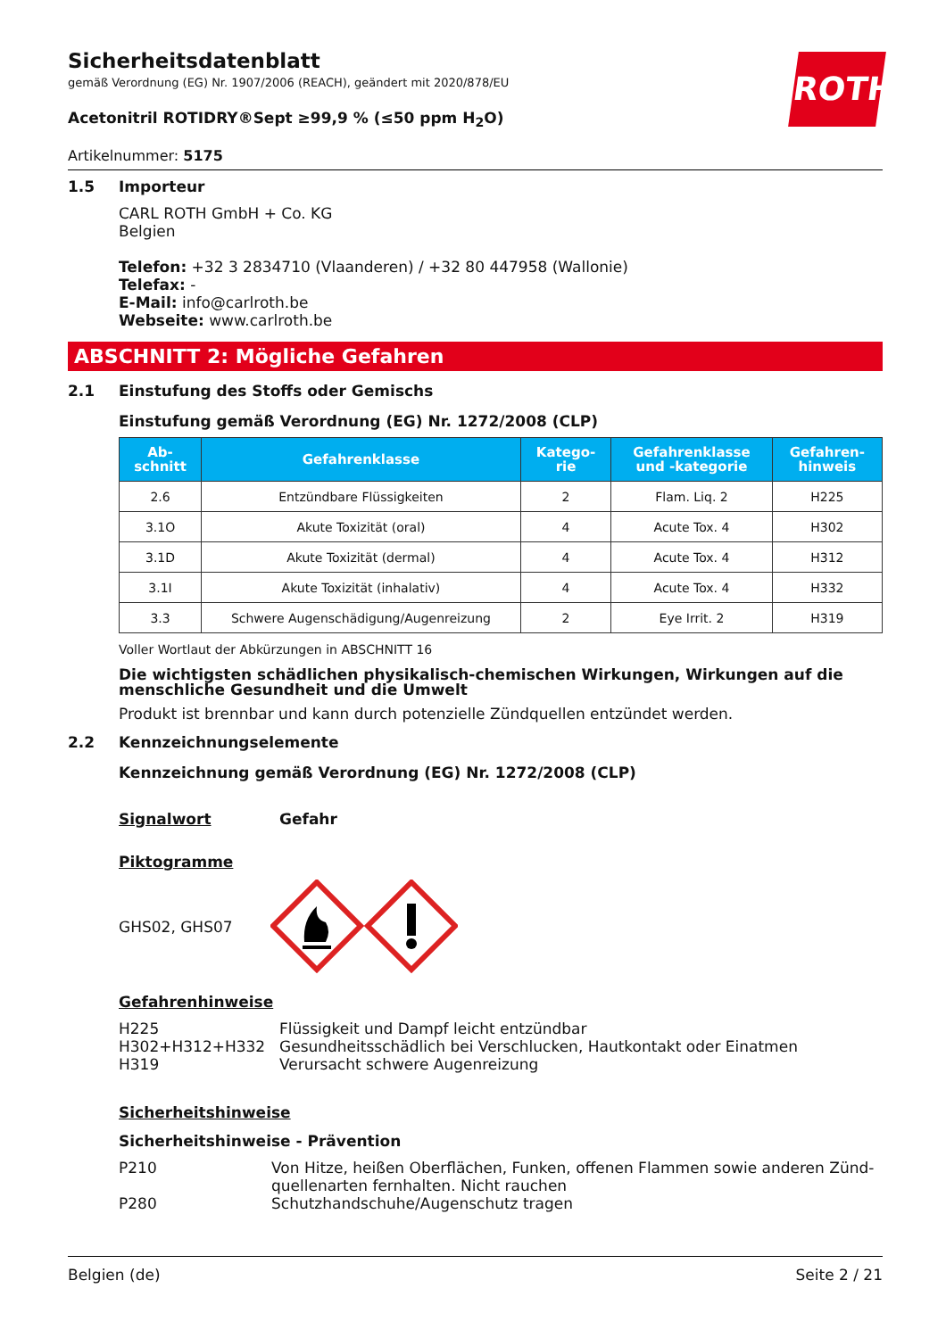ROTH
Sicherheitsdatenblatt
gemäß Verordnung (EG) Nr. 1907/2006 (REACH), geändert mit 2020/878/EU
Acetonitril ROTIDRY®Sept ≥99,9 % (≤50 ppm H<sub>2</sub>O)
Artikelnummer: 5175
1.5 Importeur
CARL ROTH GmbH + Co. KG
Belgien
Telefon: +32 3 2834710 (Vlaanderen) / +32 80 447958 (Wallonie)
Telefax: -
E-Mail: info@carlroth.be
Webseite: www.carlroth.be
ABSCHNITT 2: Mögliche Gefahren
2.1 Einstufung des Stoffs oder Gemischs
Einstufung gemäß Verordnung (EG) Nr. 1272/2008 (CLP)
| Ab- schnitt | Gefahrenklasse | Katego- rie | Gefahrenklasse und -kategorie | Gefahren- hinweis |
| --- | --- | --- | --- | --- |
| 2.6 | Entzündbare Flüssigkeiten | 2 | Flam. Liq. 2 | H225 |
| 3.1O | Akute Toxizität (oral) | 4 | Acute Tox. 4 | H302 |
| 3.1D | Akute Toxizität (dermal) | 4 | Acute Tox. 4 | H312 |
| 3.1I | Akute Toxizität (inhalativ) | 4 | Acute Tox. 4 | H332 |
| 3.3 | Schwere Augenschädigung/Augenreizung | 2 | Eye Irrit. 2 | H319 |
Voller Wortlaut der Abkürzungen in ABSCHNITT 16
Die wichtigsten schädlichen physikalisch-chemischen Wirkungen, Wirkungen auf die menschliche Gesundheit und die Umwelt
Produkt ist brennbar und kann durch potenzielle Zündquellen entzündet werden.
2.2 Kennzeichnungselemente
Kennzeichnung gemäß Verordnung (EG) Nr. 1272/2008 (CLP)
Signalwort Gefahr
Piktogramme
GHS02, GHS07
Gefahrenhinweise
H225 Flüssigkeit und Dampf leicht entzündbar H302+H312+H332 Gesundheitsschädlich bei Verschlucken, Hautkontakt oder Einatmen H319 Verursacht schwere Augenreizung
Sicherheitshinweise
Sicherheitshinweise - Prävention
P210 Von Hitze, heißen Oberflächen, Funken, offenen Flammen sowie anderen Zünd­quellenarten fernhalten. Nicht rauchen P280 Schutzhandschuhe/Augenschutz tragen
Belgien (de) Seite 2 / 21